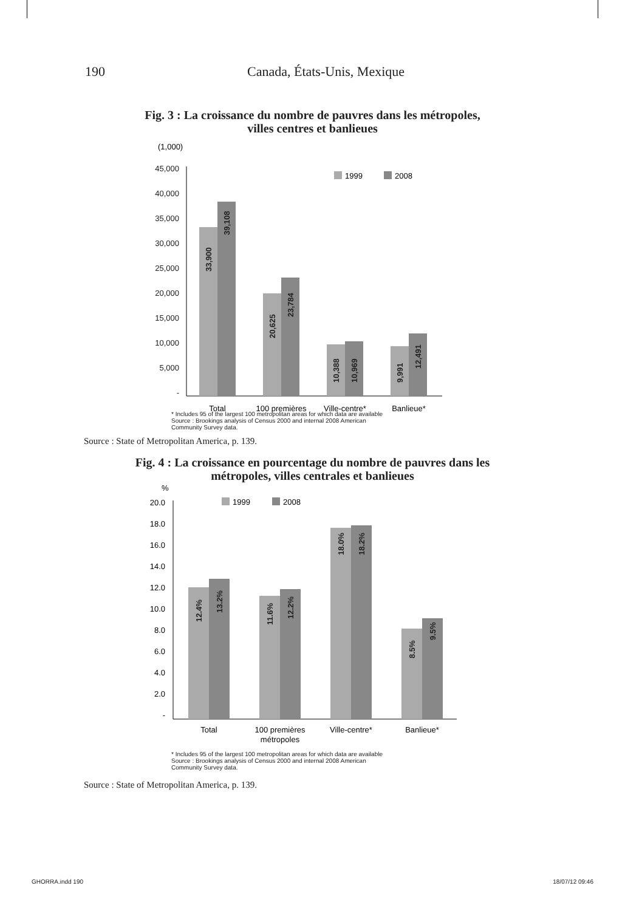190 Canada, États-Unis, Mexique
Fig. 3 : La croissance du nombre de pauvres dans les métropoles,
villes centres et banlieues
(1,000)
45,000
40,000
35,000
30,000
25,000
20,000
15,000
10,000
5,000
-
1999
2008
33,900
39,108
20,625
23,784
10,388
10,969
9,991
12,491
Total
100 premières
Ville-centre*
Banlieue*
* Includes 95 of the largest 100 metropolitan areas for which data are available
Source : Brookings analysis of Census 2000 and internal 2008 American
Community Survey data.
.
Source : State of Metropolitan America, p. 139.
Fig. 4 : La croissance en pourcentage du nombre de pauvres dans les
métropoles, villes centrales et banlieues
%
20.0
18.0
16.0
14.0
12.0
10.0
8.0
6.0
4.0
2.0
-
1999
2008
12.4%
13.2%
11.6%
12.2%
18.0%
18.2%
8.5%
9.5%
Total
100 premières
métropoles
Ville-centre*
Banlieue*
* Includes 95 of the largest 100 metropolitan areas for which data are available
Source : Brookings analysis of Census 2000 and internal 2008 American
Community Survey data.
Source : State of Metropolitan America, p. 139.
GHORRA.indd 190 18/07/12 09:46